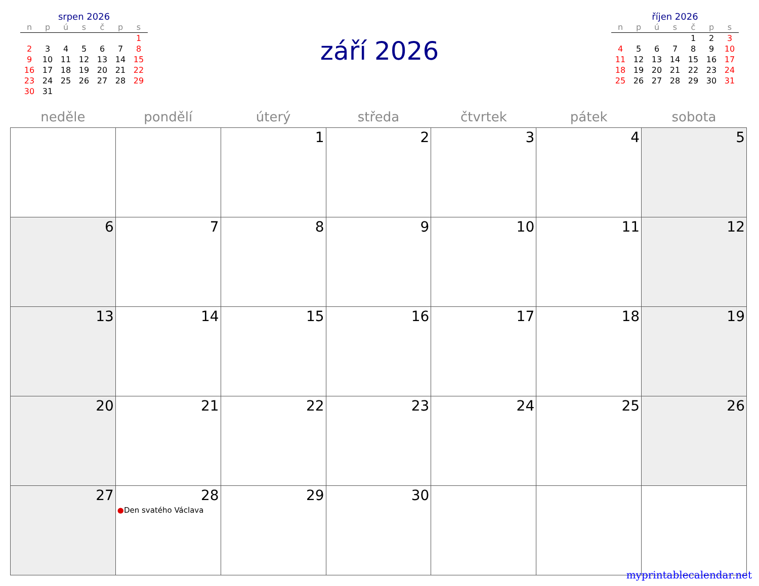srpen 2026
| n | p | ú | s | č | p | s |
| --- | --- | --- | --- | --- | --- | --- |
| | | | | | | 1 |
| 2 | 3 | 4 | 5 | 6 | 7 | 8 |
| 9 | 10 | 11 | 12 | 13 | 14 | 15 |
| 16 | 17 | 18 | 19 | 20 | 21 | 22 |
| 23 | 24 | 25 | 26 | 27 | 28 | 29 |
| 30 | 31 | | | | | |
září 2026
říjen 2026
| n | p | ú | s | č | p | s |
| --- | --- | --- | --- | --- | --- | --- |
| | | | | 1 | 2 | 3 |
| 4 | 5 | 6 | 7 | 8 | 9 | 10 |
| 11 | 12 | 13 | 14 | 15 | 16 | 17 |
| 18 | 19 | 20 | 21 | 22 | 23 | 24 |
| 25 | 26 | 27 | 28 | 29 | 30 | 31 |
| neděle | pondělí | úterý | středa | čtvrtek | pátek | sobota |
| --- | --- | --- | --- | --- | --- | --- |
| | | 1 | 2 | 3 | 4 | 5 |
| 6 | 7 | 8 | 9 | 10 | 11 | 12 |
| 13 | 14 | 15 | 16 | 17 | 18 | 19 |
| 20 | 21 | 22 | 23 | 24 | 25 | 26 |
| 27 | 28 ● Den svatého Václava | 29 | 30 | | | |
myprintablecalendar.net